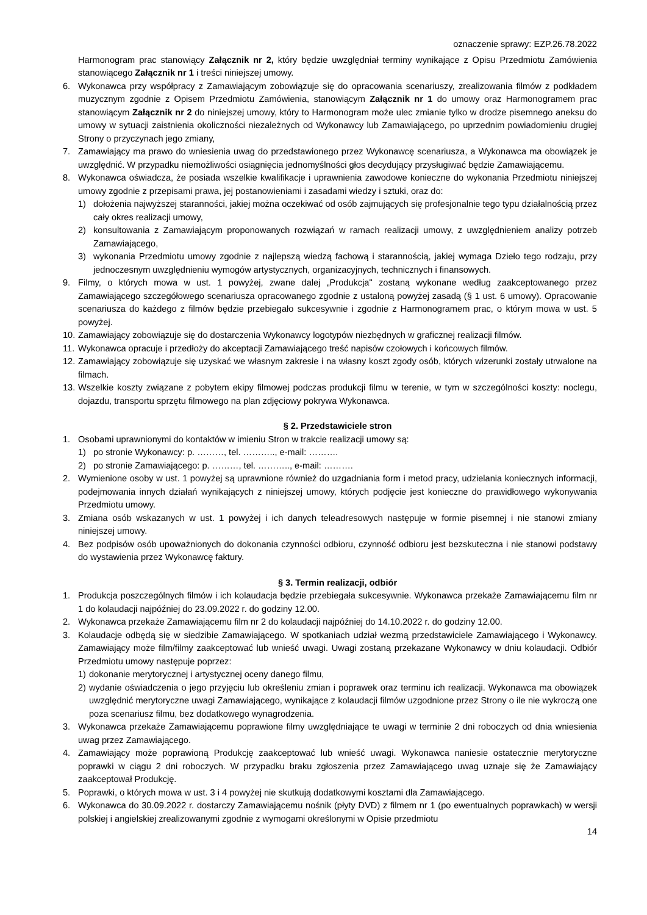oznaczenie sprawy: EZP.26.78.2022
Harmonogram prac stanowiący Załącznik nr 2, który będzie uwzględniał terminy wynikające z Opisu Przedmiotu Zamówienia stanowiącego Załącznik nr 1 i treści niniejszej umowy.
6. Wykonawca przy współpracy z Zamawiającym zobowiązuje się do opracowania scenariuszy, zrealizowania filmów z podkładem muzycznym zgodnie z Opisem Przedmiotu Zamówienia, stanowiącym Załącznik nr 1 do umowy oraz Harmonogramem prac stanowiącym Załącznik nr 2 do niniejszej umowy, który to Harmonogram może ulec zmianie tylko w drodze pisemnego aneksu do umowy w sytuacji zaistnienia okoliczności niezależnych od Wykonawcy lub Zamawiającego, po uprzednim powiadomieniu drugiej Strony o przyczynach jego zmiany,
7. Zamawiający ma prawo do wniesienia uwag do przedstawionego przez Wykonawcę scenariusza, a Wykonawca ma obowiązek je uwzględnić. W przypadku niemożliwości osiągnięcia jednomyślności głos decydujący przysługiwać będzie Zamawiającemu.
8. Wykonawca oświadcza, że posiada wszelkie kwalifikacje i uprawnienia zawodowe konieczne do wykonania Przedmiotu niniejszej umowy zgodnie z przepisami prawa, jej postanowieniami i zasadami wiedzy i sztuki, oraz do:
1) dołożenia najwyższej staranności, jakiej można oczekiwać od osób zajmujących się profesjonalnie tego typu działalnością przez cały okres realizacji umowy,
2) konsultowania z Zamawiającym proponowanych rozwiązań w ramach realizacji umowy, z uwzględnieniem analizy potrzeb Zamawiającego,
3) wykonania Przedmiotu umowy zgodnie z najlepszą wiedzą fachową i starannością, jakiej wymaga Dzieło tego rodzaju, przy jednoczesnym uwzględnieniu wymogów artystycznych, organizacyjnych, technicznych i finansowych.
9. Filmy, o których mowa w ust. 1 powyżej, zwane dalej „Produkcja" zostaną wykonane według zaakceptowanego przez Zamawiającego szczegółowego scenariusza opracowanego zgodnie z ustaloną powyżej zasadą (§ 1 ust. 6 umowy). Opracowanie scenariusza do każdego z filmów będzie przebiegało sukcesywnie i zgodnie z Harmonogramem prac, o którym mowa w ust. 5 powyżej.
10. Zamawiający zobowiązuje się do dostarczenia Wykonawcy logotypów niezbędnych w graficznej realizacji filmów.
11. Wykonawca opracuje i przedłoży do akceptacji Zamawiającego treść napisów czołowych i końcowych filmów.
12. Zamawiający zobowiązuje się uzyskać we własnym zakresie i na własny koszt zgody osób, których wizerunki zostały utrwalone na filmach.
13. Wszelkie koszty związane z pobytem ekipy filmowej podczas produkcji filmu w terenie, w tym w szczególności koszty: noclegu, dojazdu, transportu sprzętu filmowego na plan zdjęciowy pokrywa Wykonawca.
§ 2. Przedstawiciele stron
1. Osobami uprawnionymi do kontaktów w imieniu Stron w trakcie realizacji umowy są:
1) po stronie Wykonawcy: p. ………, tel. ……….., e-mail: ……….
2) po stronie Zamawiającego: p. ………, tel. ……….., e-mail: ……….
2. Wymienione osoby w ust. 1 powyżej są uprawnione również do uzgadniania form i metod pracy, udzielania koniecznych informacji, podejmowania innych działań wynikających z niniejszej umowy, których podjęcie jest konieczne do prawidłowego wykonywania Przedmiotu umowy.
3. Zmiana osób wskazanych w ust. 1 powyżej i ich danych teleadresowych następuje w formie pisemnej i nie stanowi zmiany niniejszej umowy.
4. Bez podpisów osób upoważnionych do dokonania czynności odbioru, czynność odbioru jest bezskuteczna i nie stanowi podstawy do wystawienia przez Wykonawcę faktury.
§ 3. Termin realizacji, odbiór
1. Produkcja poszczególnych filmów i ich kolaudacja będzie przebiegała sukcesywnie. Wykonawca przekaże Zamawiającemu film nr 1 do kolaudacji najpóźniej do 23.09.2022 r. do godziny 12.00.
2. Wykonawca przekaże Zamawiającemu film nr 2 do kolaudacji najpóźniej do 14.10.2022 r. do godziny 12.00.
3. Kolaudacje odbędą się w siedzibie Zamawiającego. W spotkaniach udział wezmą przedstawiciele Zamawiającego i Wykonawcy. Zamawiający może film/filmy zaakceptować lub wnieść uwagi. Uwagi zostaną przekazane Wykonawcy w dniu kolaudacji. Odbiór Przedmiotu umowy następuje poprzez:
1) dokonanie merytorycznej i artystycznej oceny danego filmu,
2) wydanie oświadczenia o jego przyjęciu lub określeniu zmian i poprawek oraz terminu ich realizacji. Wykonawca ma obowiązek uwzględnić merytoryczne uwagi Zamawiającego, wynikające z kolaudacji filmów uzgodnione przez Strony o ile nie wykroczą one poza scenariusz filmu, bez dodatkowego wynagrodzenia.
3. Wykonawca przekaże Zamawiającemu poprawione filmy uwzględniające te uwagi w terminie 2 dni roboczych od dnia wniesienia uwag przez Zamawiającego.
4. Zamawiający może poprawioną Produkcję zaakceptować lub wnieść uwagi. Wykonawca naniesie ostatecznie merytoryczne poprawki w ciągu 2 dni roboczych. W przypadku braku zgłoszenia przez Zamawiającego uwag uznaje się że Zamawiający zaakceptował Produkcję.
5. Poprawki, o których mowa w ust. 3 i 4 powyżej nie skutkują dodatkowymi kosztami dla Zamawiającego.
6. Wykonawca do 30.09.2022 r. dostarczy Zamawiającemu nośnik (płyty DVD) z filmem nr 1 (po ewentualnych poprawkach) w wersji polskiej i angielskiej zrealizowanymi zgodnie z wymogami określonymi w Opisie przedmiotu
14